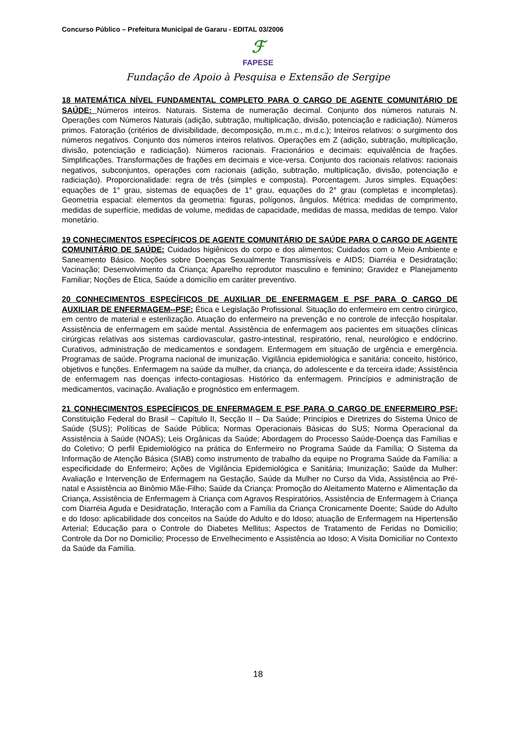Concurso Público – Prefeitura Municipal de Gararu - EDITAL 03/2006
ℱ
FAPESE
Fundação de Apoio à Pesquisa e Extensão de Sergipe
18 MATEMÁTICA NÍVEL FUNDAMENTAL COMPLETO PARA O CARGO DE AGENTE COMUNITÁRIO DE SAÚDE: Números inteiros. Naturais. Sistema de numeração decimal. Conjunto dos números naturais N. Operações com Números Naturais (adição, subtração, multiplicação, divisão, potenciação e radiciação). Números primos. Fatoração (critérios de divisibilidade, decomposição, m.m.c., m.d.c.); Inteiros relativos: o surgimento dos números negativos. Conjunto dos números inteiros relativos. Operações em Z (adição, subtração, multiplicação, divisão, potenciação e radiciação). Números racionais. Fracionários e decimais: equivalência de frações. Simplificações. Transformações de frações em decimais e vice-versa. Conjunto dos racionais relativos: racionais negativos, subconjuntos, operações com racionais (adição, subtração, multiplicação, divisão, potenciação e radiciação). Proporcionalidade: regra de três (simples e composta). Porcentagem. Juros simples. Equações: equações de 1° grau, sistemas de equações de 1° grau, equações do 2° grau (completas e incompletas). Geometria espacial: elementos da geometria: figuras, polígonos, ângulos. Métrica: medidas de comprimento, medidas de superfície, medidas de volume, medidas de capacidade, medidas de massa, medidas de tempo. Valor monetário.
19 CONHECIMENTOS ESPECÍFICOS DE AGENTE COMUNITÁRIO DE SAÚDE PARA O CARGO DE AGENTE COMUNITÁRIO DE SAÚDE: Cuidados higiênicos do corpo e dos alimentos; Cuidados com o Meio Ambiente e Saneamento Básico. Noções sobre Doenças Sexualmente Transmissíveis e AIDS; Diarréia e Desidratação; Vacinação; Desenvolvimento da Criança; Aparelho reprodutor masculino e feminino; Gravidez e Planejamento Familiar; Noções de Ética, Saúde a domicílio em caráter preventivo.
20 CONHECIMENTOS ESPECÍFICOS DE AUXILIAR DE ENFERMAGEM E PSF PARA O CARGO DE AUXILIAR DE ENFERMAGEM--PSF: Ética e Legislação Profissional. Situação do enfermeiro em centro cirúrgico, em centro de material e esterilização. Atuação do enfermeiro na prevenção e no controle de infecção hospitalar. Assistência de enfermagem em saúde mental. Assistência de enfermagem aos pacientes em situações clínicas cirúrgicas relativas aos sistemas cardiovascular, gastro-intestinal, respiratório, renal, neurológico e endócrino. Curativos, administração de medicamentos e sondagem. Enfermagem em situação de urgência e emergência. Programas de saúde. Programa nacional de imunização. Vigilância epidemiológica e sanitária: conceito, histórico, objetivos e funções. Enfermagem na saúde da mulher, da criança, do adolescente e da terceira idade; Assistência de enfermagem nas doenças infecto-contagiosas. Histórico da enfermagem. Princípios e administração de medicamentos, vacinação. Avaliação e prognóstico em enfermagem.
21 CONHECIMENTOS ESPECÍFICOS DE ENFERMAGEM E PSF PARA O CARGO DE ENFERMEIRO PSF: Constituição Federal do Brasil – Capítulo II, Secção II – Da Saúde; Princípios e Diretrizes do Sistema Único de Saúde (SUS); Políticas de Saúde Pública; Normas Operacionais Básicas do SUS; Norma Operacional da Assistência à Saúde (NOAS); Leis Orgânicas da Saúde; Abordagem do Processo Saúde-Doença das Famílias e do Coletivo; O perfil Epidemiológico na prática do Enfermeiro no Programa Saúde da Família; O Sistema da Informação de Atenção Básica (SIAB) como instrumento de trabalho da equipe no Programa Saúde da Família: a especificidade do Enfermeiro; Ações de Vigilância Epidemiológica e Sanitária; Imunização; Saúde da Mulher: Avaliação e Intervenção de Enfermagem na Gestação, Saúde da Mulher no Curso da Vida, Assistência ao Pré-natal e Assistência ao Binômio Mãe-Filho; Saúde da Criança: Promoção do Aleitamento Materno e Alimentação da Criança, Assistência de Enfermagem à Criança com Agravos Respiratórios, Assistência de Enfermagem à Criança com Diarréia Aguda e Desidratação, Interação com a Família da Criança Cronicamente Doente; Saúde do Adulto e do Idoso: aplicabilidade dos conceitos na Saúde do Adulto e do Idoso; atuação de Enfermagem na Hipertensão Arterial; Educação para o Controle do Diabetes Mellitus; Aspectos de Tratamento de Feridas no Domicilio; Controle da Dor no Domicilio; Processo de Envelhecimento e Assistência ao Idoso; A Visita Domiciliar no Contexto da Saúde da Família.
18